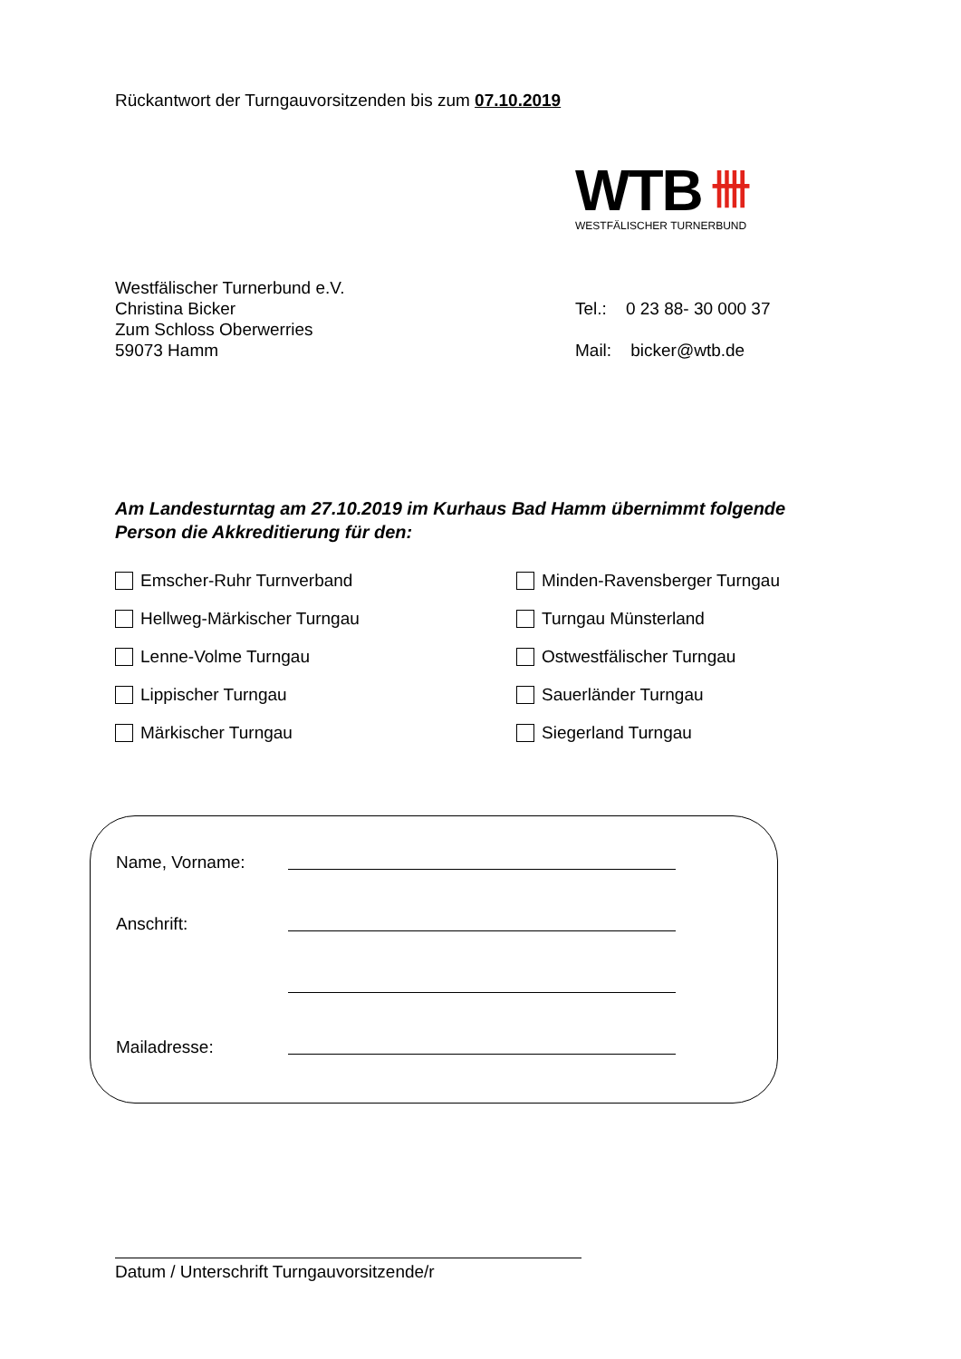Rückantwort der Turngauvorsitzenden bis zum 07.10.2019
WTB 卌
WESTFÄLISCHER TURNERBUND
Westfälischer Turnerbund e.V.
Christina Bicker
Zum Schloss Oberwerries
59073 Hamm
Tel.: 0 23 88- 30 000 37
Mail: bicker@wtb.de
Am Landesturntag am 27.10.2019 im Kurhaus Bad Hamm übernimmt folgende Person die Akkreditierung für den:
Emscher-Ruhr Turnverband
Minden-Ravensberger Turngau
Hellweg-Märkischer Turngau
Turngau Münsterland
Lenne-Volme Turngau
Ostwestfälischer Turngau
Lippischer Turngau
Sauerländer Turngau
Märkischer Turngau
Siegerland Turngau
Name, Vorname:
Anschrift:
Mailadresse:
Datum / Unterschrift Turngauvorsitzende/r